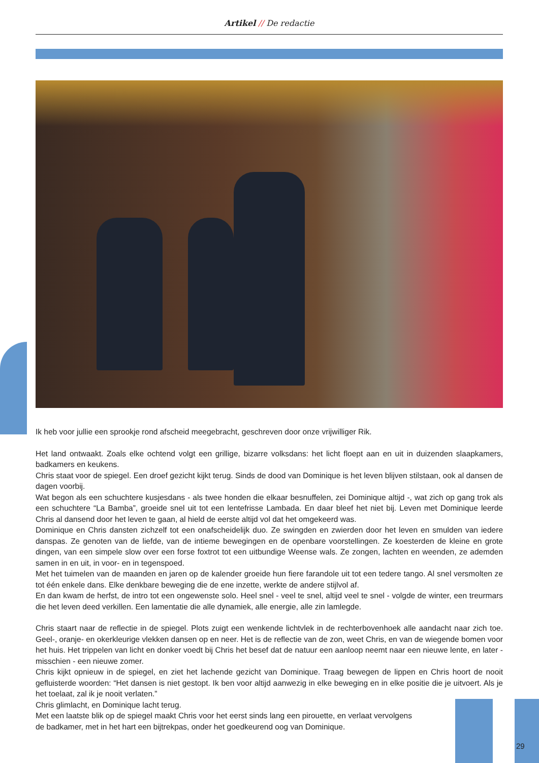Artikel // De redactie
Ik heb voor jullie een sprookje rond afscheid meegebracht, geschreven door onze vrijwilliger Rik.
Het land ontwaakt. Zoals elke ochtend volgt een grillige, bizarre volksdans: het licht floept aan en uit in duizenden slaapkamers, badkamers en keukens.
Chris staat voor de spiegel. Een droef gezicht kijkt terug. Sinds de dood van Dominique is het leven blijven stilstaan, ook al dansen de dagen voorbij.
Wat begon als een schuchtere kusjesdans - als twee honden die elkaar besnuffelen, zei Dominique altijd -, wat zich op gang trok als een schuchtere “La Bamba”, groeide snel uit tot een lentefrisse Lambada. En daar bleef het niet bij. Leven met Dominique leerde Chris al dansend door het leven te gaan, al hield de eerste altijd vol dat het omgekeerd was.
Dominique en Chris dansten zichzelf tot een onafscheidelijk duo. Ze swingden en zwierden door het leven en smulden van iedere danspas. Ze genoten van de liefde, van de intieme bewegingen en de openbare voorstellingen. Ze koesterden de kleine en grote dingen, van een simpele slow over een forse foxtrot tot een uitbundige Weense wals. Ze zongen, lachten en weenden, ze ademden samen in en uit, in voor- en in tegenspoed.
Met het tuimelen van de maanden en jaren op de kalender groeide hun fiere farandole uit tot een tedere tango. Al snel versmolten ze tot één enkele dans. Elke denkbare beweging die de ene inzette, werkte de andere stijlvol af.
En dan kwam de herfst, de intro tot een ongewenste solo. Heel snel - veel te snel, altijd veel te snel - volgde de winter, een treurmars die het leven deed verkillen. Een lamentatie die alle dynamiek, alle energie, alle zin lamlegde.
Chris staart naar de reflectie in de spiegel. Plots zuigt een wenkende lichtvlek in de rechterbovenhoek alle aandacht naar zich toe. Geel-, oranje- en okerkleurige vlekken dansen op en neer. Het is de reflectie van de zon, weet Chris, en van de wiegende bomen voor het huis. Het trippelen van licht en donker voedt bij Chris het besef dat de natuur een aanloop neemt naar een nieuwe lente, en later - misschien - een nieuwe zomer.
Chris kijkt opnieuw in de spiegel, en ziet het lachende gezicht van Dominique. Traag bewegen de lippen en Chris hoort de nooit gefluisterde woorden: “Het dansen is niet gestopt. Ik ben voor altijd aanwezig in elke beweging en in elke positie die je uitvoert. Als je het toelaat, zal ik je nooit verlaten.”
Chris glimlacht, en Dominique lacht terug.
Met een laatste blik op de spiegel maakt Chris voor het eerst sinds lang een pirouette, en verlaat vervolgens de badkamer, met in het hart een bijtrekpas, onder het goedkeurend oog van Dominique.
29